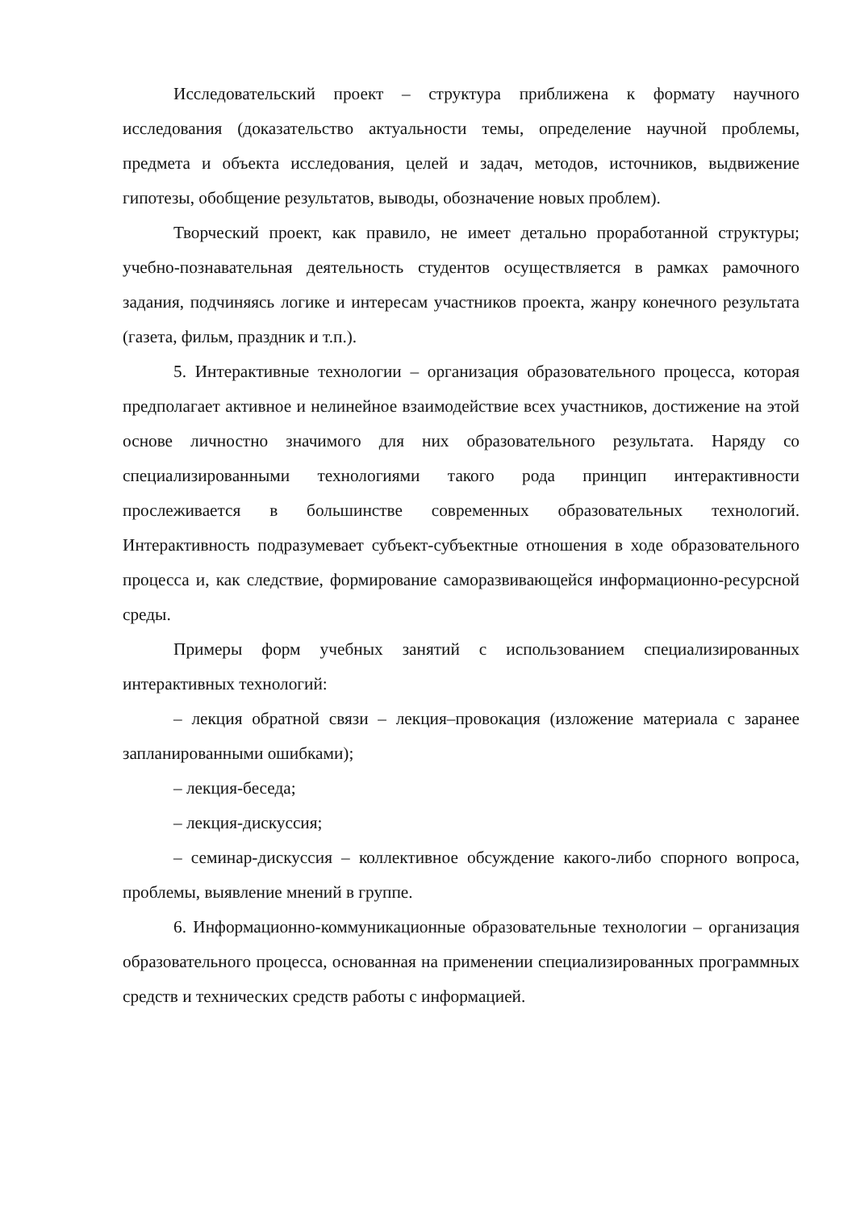Исследовательский проект – структура приближена к формату научного исследования (доказательство актуальности темы, определение научной проблемы, предмета и объекта исследования, целей и задач, методов, источников, выдвижение гипотезы, обобщение результатов, выводы, обозначение новых проблем).
Творческий проект, как правило, не имеет детально проработанной структуры; учебно-познавательная деятельность студентов осуществляется в рамках рамочного задания, подчиняясь логике и интересам участников проекта, жанру конечного результата (газета, фильм, праздник и т.п.).
5. Интерактивные технологии – организация образовательного процесса, которая предполагает активное и нелинейное взаимодействие всех участников, достижение на этой основе личностно значимого для них образовательного результата. Наряду со специализированными технологиями такого рода принцип интерактивности прослеживается в большинстве современных образовательных технологий. Интерактивность подразумевает субъект-субъектные отношения в ходе образовательного процесса и, как следствие, формирование саморазвивающейся информационно-ресурсной среды.
Примеры форм учебных занятий с использованием специализированных интерактивных технологий:
– лекция обратной связи – лекция–провокация (изложение материала с заранее запланированными ошибками);
– лекция-беседа;
– лекция-дискуссия;
– семинар-дискуссия – коллективное обсуждение какого-либо спорного вопроса, проблемы, выявление мнений в группе.
6. Информационно-коммуникационные образовательные технологии – организация образовательного процесса, основанная на применении специализированных программных средств и технических средств работы с информацией.